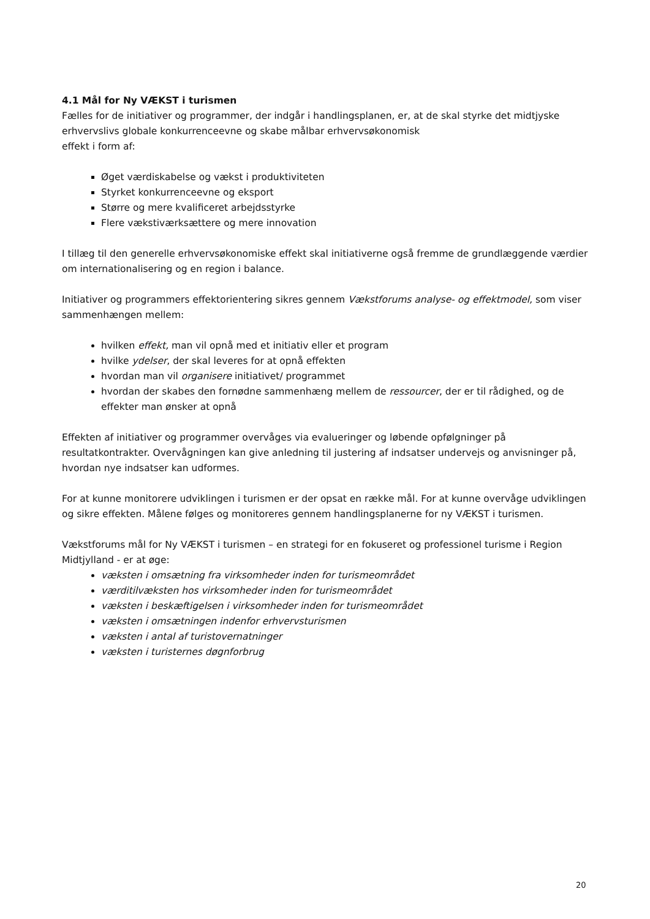4.1 Mål for Ny VÆKST i turismen
Fælles for de initiativer og programmer, der indgår i handlingsplanen, er, at de skal styrke det midtjyske erhvervslivs globale konkurrenceevne og skabe målbar erhvervsøkonomisk
effekt i form af:
Øget værdiskabelse og vækst i produktiviteten
Styrket konkurrenceevne og eksport
Større og mere kvalificeret arbejdsstyrke
Flere vækstiværksættere og mere innovation
I tillæg til den generelle erhvervsøkonomiske effekt skal initiativerne også fremme de grundlæggende værdier om internationalisering og en region i balance.
Initiativer og programmers effektorientering sikres gennem Vækstforums analyse- og effektmodel, som viser sammenhængen mellem:
hvilken effekt, man vil opnå med et initiativ eller et program
hvilke ydelser, der skal leveres for at opnå effekten
hvordan man vil organisere initiativet/ programmet
hvordan der skabes den fornødne sammenhæng mellem de ressourcer, der er til rådighed, og de effekter man ønsker at opnå
Effekten af initiativer og programmer overvåges via evalueringer og løbende opfølgninger på resultatkontrakter. Overvågningen kan give anledning til justering af indsatser undervejs og anvisninger på, hvordan nye indsatser kan udformes.
For at kunne monitorere udviklingen i turismen er der opsat en række mål. For at kunne overvåge udviklingen og sikre effekten. Målene følges og monitoreres gennem handlingsplanerne for ny VÆKST i turismen.
Vækstforums mål for Ny VÆKST i turismen – en strategi for en fokuseret og professionel turisme i Region Midtjylland - er at øge:
væksten i omsætning fra virksomheder inden for turismeområdet
værditilvæksten hos virksomheder inden for turismeområdet
væksten i beskæftigelsen i virksomheder inden for turismeområdet
væksten i omsætningen indenfor erhvervsturismen
væksten i antal af turistovernatninger
væksten i turisternes døgnforbrug
20